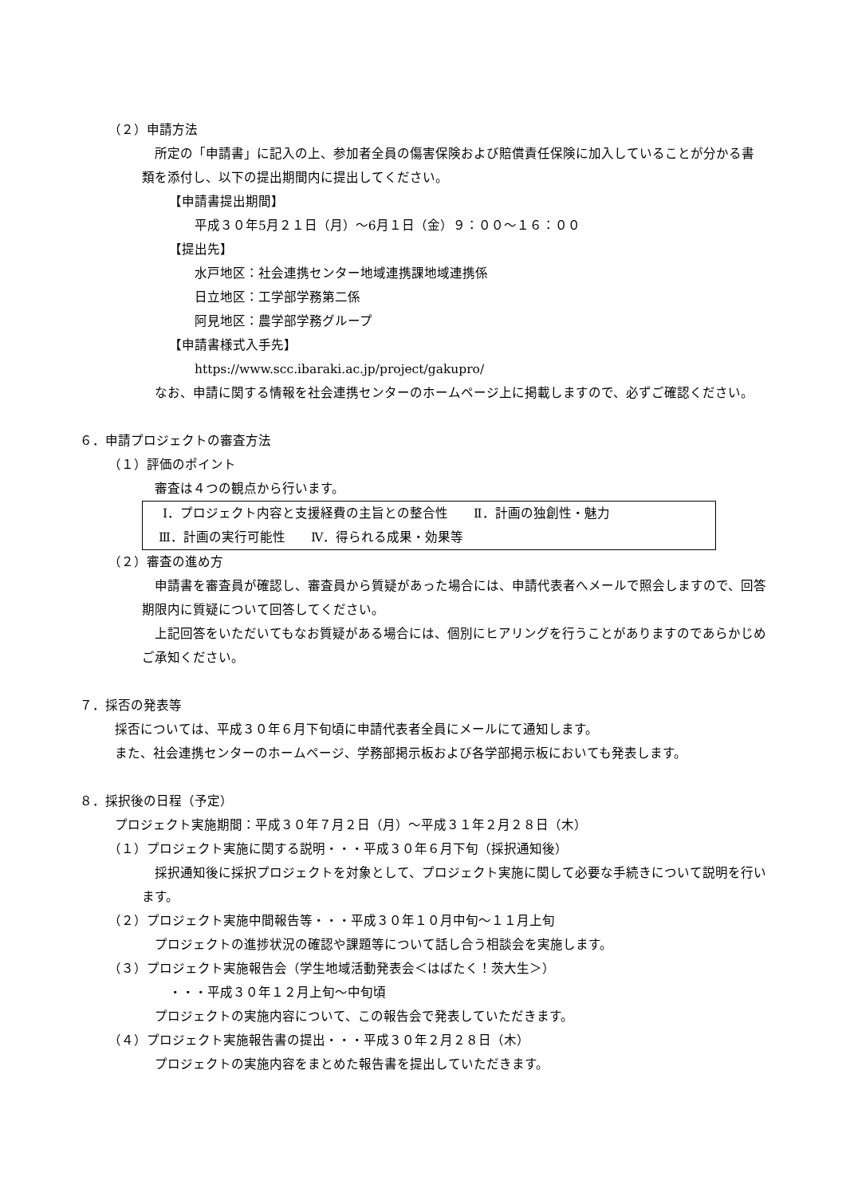（２）申請方法
所定の「申請書」に記入の上、参加者全員の傷害保険および賠償責任保険に加入していることが分かる書類を添付し、以下の提出期間内に提出してください。
【申請書提出期間】
平成３０年5月２１日（月）～6月１日（金）９：００～１６：００
【提出先】
水戸地区：社会連携センター地域連携課地域連携係
日立地区：工学部学務第二係
阿見地区：農学部学務グループ
【申請書様式入手先】
https://www.scc.ibaraki.ac.jp/project/gakupro/
なお、申請に関する情報を社会連携センターのホームページ上に掲載しますので、必ずご確認ください。
６．申請プロジェクトの審査方法
（１）評価のポイント
審査は４つの観点から行います。
Ⅰ．プロジェクト内容と支援経費の主旨との整合性　　Ⅱ．計画の独創性・魅力
Ⅲ．計画の実行可能性　　Ⅳ．得られる成果・効果等
（２）審査の進め方
申請書を審査員が確認し、審査員から質疑があった場合には、申請代表者へメールで照会しますので、回答期限内に質疑について回答してください。
上記回答をいただいてもなお質疑がある場合には、個別にヒアリングを行うことがありますのであらかじめご承知ください。
７．採否の発表等
採否については、平成３０年６月下旬頃に申請代表者全員にメールにて通知します。
また、社会連携センターのホームページ、学務部掲示板および各学部掲示板においても発表します。
８．採択後の日程（予定）
プロジェクト実施期間：平成３０年７月２日（月）～平成３１年２月２８日（木）
（１）プロジェクト実施に関する説明・・・平成３０年６月下旬（採択通知後）
採択通知後に採択プロジェクトを対象として、プロジェクト実施に関して必要な手続きについて説明を行います。
（２）プロジェクト実施中間報告等・・・平成３０年１０月中旬～１１月上旬
プロジェクトの進捗状況の確認や課題等について話し合う相談会を実施します。
（３）プロジェクト実施報告会（学生地域活動発表会＜はばたく！茨大生＞）
・・・平成３０年１２月上旬～中旬頃
プロジェクトの実施内容について、この報告会で発表していただきます。
（４）プロジェクト実施報告書の提出・・・平成３０年２月２８日（木）
プロジェクトの実施内容をまとめた報告書を提出していただきます。